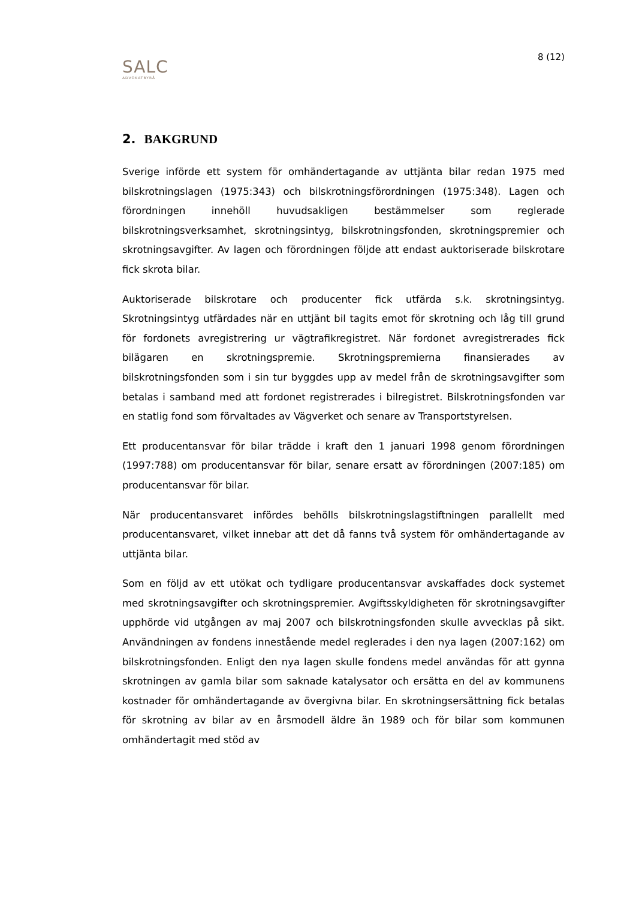8 (12)
SALC
ADVOKATBYRÅ
2. BAKGRUND
Sverige införde ett system för omhändertagande av uttjänta bilar redan 1975 med bilskrotningslagen (1975:343) och bilskrotningsförordningen (1975:348). Lagen och förordningen innehöll huvudsakligen bestämmelser som reglerade bilskrotningsverksamhet, skrotningsintyg, bilskrotningsfonden, skrotningspremier och skrotningsavgifter. Av lagen och förordningen följde att endast auktoriserade bilskrotare fick skrota bilar.
Auktoriserade bilskrotare och producenter fick utfärda s.k. skrotningsintyg. Skrotningsintyg utfärdades när en uttjänt bil tagits emot för skrotning och låg till grund för fordonets avregistrering ur vägtrafikregistret. När fordonet avregistrerades fick bilägaren en skrotningspremie. Skrotningspremierna finansierades av bilskrotningsfonden som i sin tur byggdes upp av medel från de skrotningsavgifter som betalas i samband med att fordonet registrerades i bilregistret. Bilskrotningsfonden var en statlig fond som förvaltades av Vägverket och senare av Transportstyrelsen.
Ett producentansvar för bilar trädde i kraft den 1 januari 1998 genom förordningen (1997:788) om producentansvar för bilar, senare ersatt av förordningen (2007:185) om producentansvar för bilar.
När producentansvaret infördes behölls bilskrotningslagstiftningen parallellt med producentansvaret, vilket innebar att det då fanns två system för omhändertagande av uttjänta bilar.
Som en följd av ett utökat och tydligare producentansvar avskaffades dock systemet med skrotningsavgifter och skrotningspremier. Avgiftsskyldigheten för skrotningsavgifter upphörde vid utgången av maj 2007 och bilskrotningsfonden skulle avvecklas på sikt. Användningen av fondens innestående medel reglerades i den nya lagen (2007:162) om bilskrotningsfonden. Enligt den nya lagen skulle fondens medel användas för att gynna skrotningen av gamla bilar som saknade katalysator och ersätta en del av kommunens kostnader för omhändertagande av övergivna bilar. En skrotningsersättning fick betalas för skrotning av bilar av en årsmodell äldre än 1989 och för bilar som kommunen omhändertagit med stöd av